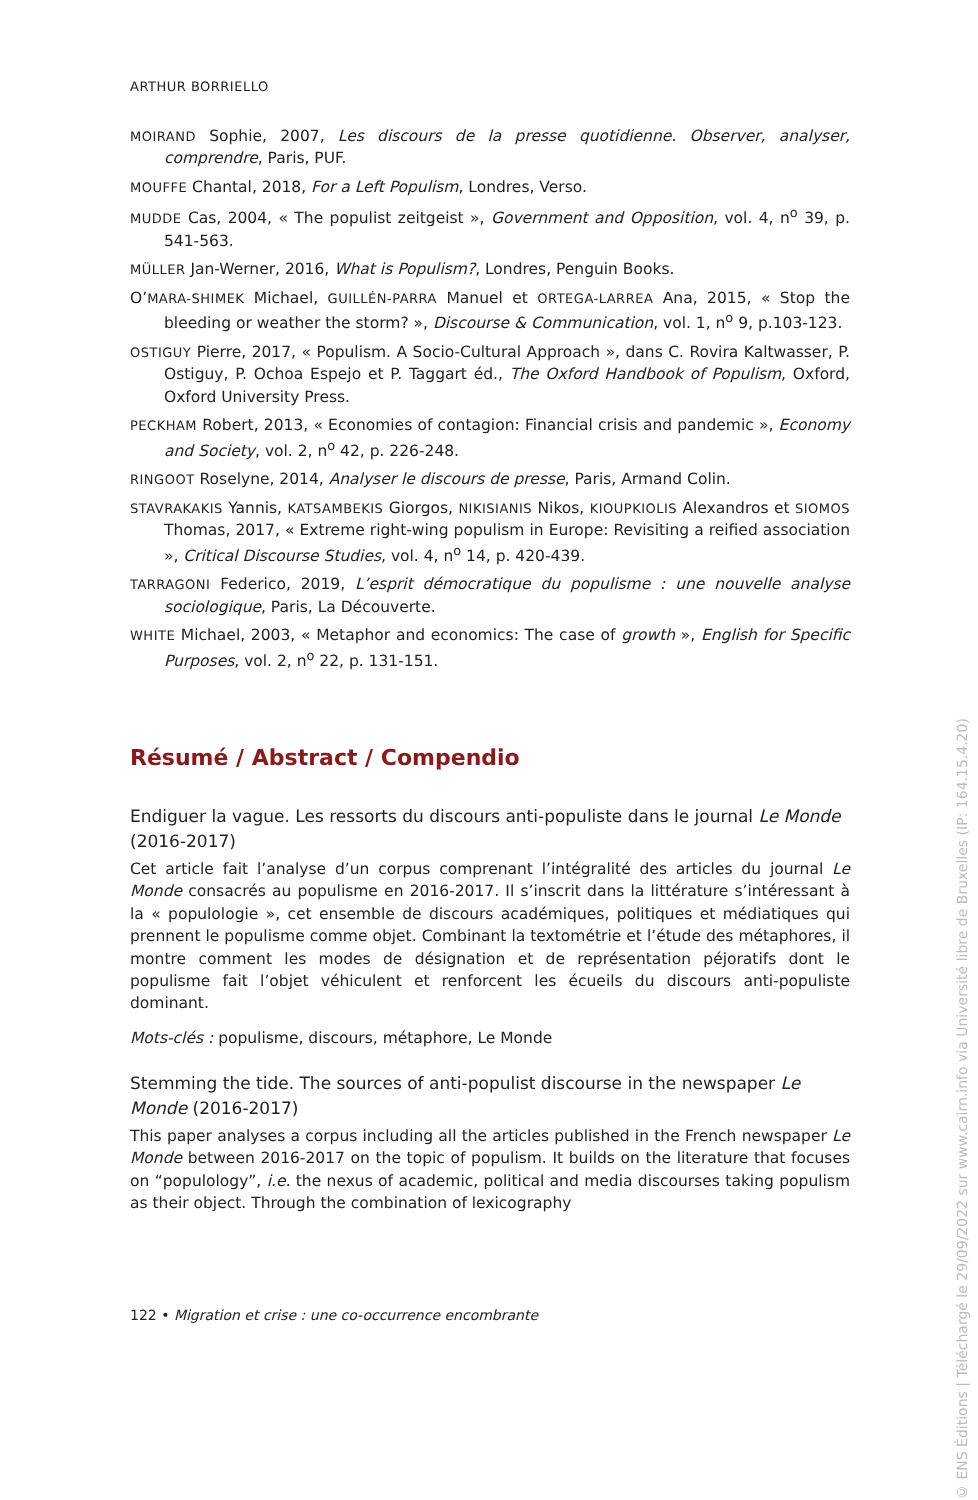ARTHUR BORRIELLO
MOIRAND Sophie, 2007, Les discours de la presse quotidienne. Observer, analyser, comprendre, Paris, PUF.
MOUFFE Chantal, 2018, For a Left Populism, Londres, Verso.
MUDDE Cas, 2004, « The populist zeitgeist », Government and Opposition, vol. 4, n<sup>o</sup> 39, p. 541-563.
MÜLLER Jan-Werner, 2016, What is Populism?, Londres, Penguin Books.
O’MARA-SHIMEK Michael, GUILLÉN-PARRA Manuel et ORTEGA-LARREA Ana, 2015, « Stop the bleeding or weather the storm? », Discourse & Communication, vol. 1, n<sup>o</sup> 9, p.103-123.
OSTIGUY Pierre, 2017, « Populism. A Socio-Cultural Approach », dans C. Rovira Kaltwasser, P. Ostiguy, P. Ochoa Espejo et P. Taggart éd., The Oxford Handbook of Populism, Oxford, Oxford University Press.
PECKHAM Robert, 2013, « Economies of contagion: Financial crisis and pandemic », Economy and Society, vol. 2, n<sup>o</sup> 42, p. 226-248.
RINGOOT Roselyne, 2014, Analyser le discours de presse, Paris, Armand Colin.
STAVRAKAKIS Yannis, KATSAMBEKIS Giorgos, NIKISIANIS Nikos, KIOUPKIOLIS Alexandros et SIOMOS Thomas, 2017, « Extreme right-wing populism in Europe: Revisiting a reified association », Critical Discourse Studies, vol. 4, n<sup>o</sup> 14, p. 420-439.
TARRAGONI Federico, 2019, L’esprit démocratique du populisme : une nouvelle analyse sociologique, Paris, La Découverte.
WHITE Michael, 2003, « Metaphor and economics: The case of growth », English for Specific Purposes, vol. 2, n<sup>o</sup> 22, p. 131-151.
Résumé / Abstract / Compendio
Endiguer la vague. Les ressorts du discours anti-populiste dans le journal Le Monde (2016-2017)
Cet article fait l’analyse d’un corpus comprenant l’intégralité des articles du journal Le Monde consacrés au populisme en 2016-2017. Il s’inscrit dans la littérature s’intéressant à la « populologie », cet ensemble de discours académiques, politiques et médiatiques qui prennent le populisme comme objet. Combinant la textométrie et l’étude des métaphores, il montre comment les modes de désignation et de représentation péjoratifs dont le populisme fait l’objet véhiculent et renforcent les écueils du discours anti-populiste dominant.
Mots-clés : populisme, discours, métaphore, Le Monde
Stemming the tide. The sources of anti-populist discourse in the newspaper Le Monde (2016-2017)
This paper analyses a corpus including all the articles published in the French newspaper Le Monde between 2016-2017 on the topic of populism. It builds on the literature that focuses on “populology”, i.e. the nexus of academic, political and media discourses taking populism as their object. Through the combination of lexicography
122 • Migration et crise : une co-occurrence encombrante
© ENS Éditions | Téléchargé le 29/09/2022 sur www.cairn.info via Université libre de Bruxelles (IP: 164.15.4.20)